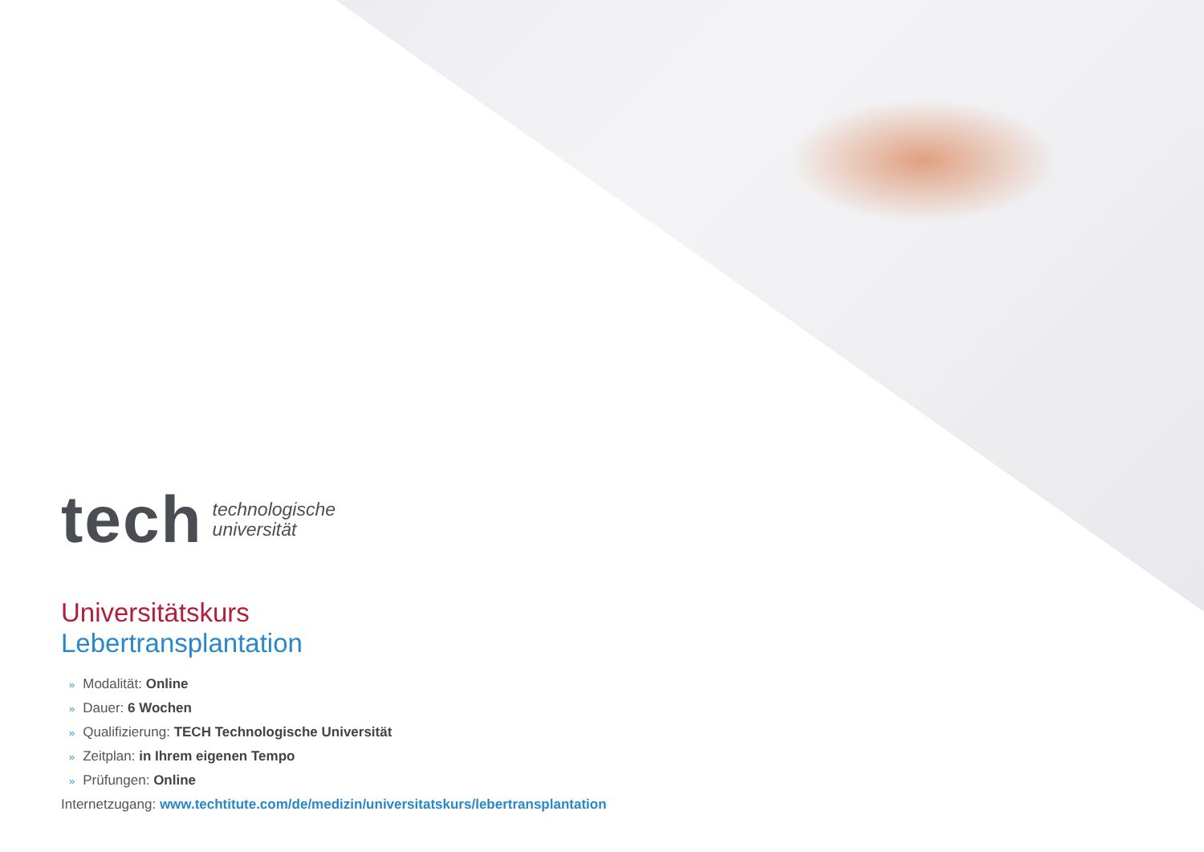tech
technologische
universität
Universitätskurs
Lebertransplantation
» Modalität: Online
» Dauer: 6 Wochen
» Qualifizierung: TECH Technologische Universität
» Zeitplan: in Ihrem eigenen Tempo
» Prüfungen: Online
Internetzugang: www.techtitute.com/de/medizin/universitatskurs/lebertransplantation